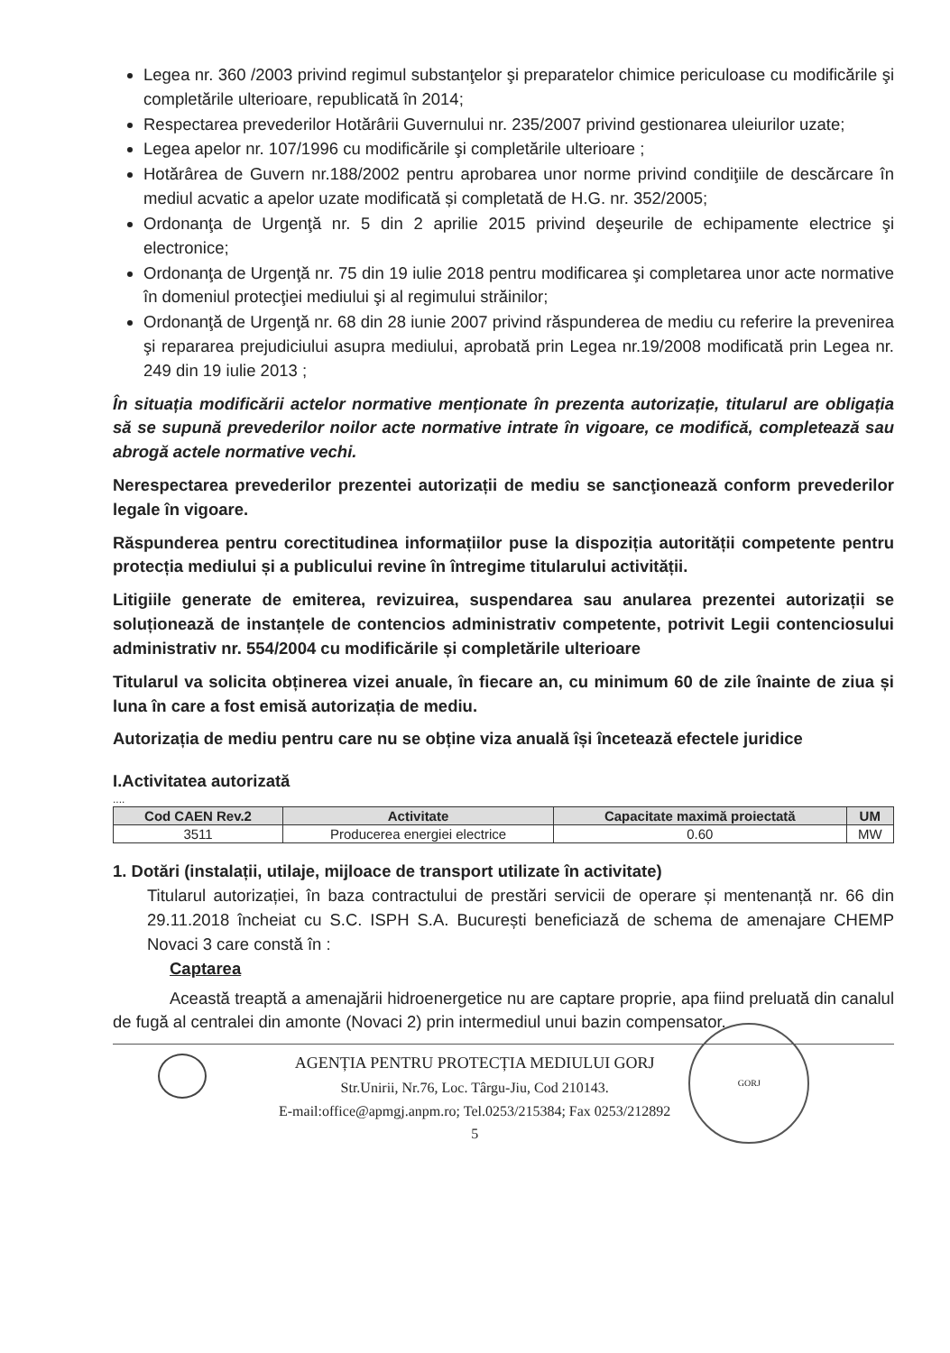Legea nr. 360 /2003 privind regimul substanţelor şi preparatelor chimice periculoase cu modificările şi completările ulterioare, republicată în 2014;
Respectarea prevederilor Hotărârii Guvernului nr. 235/2007 privind gestionarea uleiurilor uzate;
Legea apelor nr. 107/1996 cu modificările şi completările ulterioare ;
Hotărârea de Guvern nr.188/2002 pentru aprobarea unor norme privind condiţiile de descărcare în mediul acvatic a apelor uzate modificată și completată de H.G. nr. 352/2005;
Ordonanţa de Urgenţă nr. 5 din 2 aprilie 2015 privind deşeurile de echipamente electrice şi electronice;
Ordonanţa de Urgenţă nr. 75 din 19 iulie 2018 pentru modificarea şi completarea unor acte normative în domeniul protecţiei mediului şi al regimului străinilor;
Ordonanţă de Urgenţă nr. 68 din 28 iunie 2007 privind răspunderea de mediu cu referire la prevenirea şi repararea prejudiciului asupra mediului, aprobată prin Legea nr.19/2008 modificată prin Legea nr. 249 din 19 iulie 2013 ;
În situația modificării actelor normative menționate în prezenta autorizație, titularul are obligația să se supună prevederilor noilor acte normative intrate în vigoare, ce modifică, completează sau abrogă actele normative vechi.
Nerespectarea prevederilor prezentei autorizații de mediu se sancţionează conform prevederilor legale în vigoare.
Răspunderea pentru corectitudinea informațiilor puse la dispoziția autorității competente pentru protecția mediului și a publicului revine în întregime titularului activității.
Litigiile generate de emiterea, revizuirea, suspendarea sau anularea prezentei autorizații se soluționează de instanțele de contencios administrativ competente, potrivit Legii contenciosului administrativ nr. 554/2004 cu modificările și completările ulterioare
Titularul va solicita obținerea vizei anuale, în fiecare an, cu minimum 60 de zile înainte de ziua și luna în care a fost emisă autorizația de mediu.
Autorizația de mediu pentru care nu se obține viza anuală își încetează efectele juridice
I.Activitatea autorizată
....
| Cod CAEN Rev.2 | Activitate | Capacitate maximă proiectată | UM |
| --- | --- | --- | --- |
| 3511 | Producerea energiei electrice | 0.60 | MW |
1. Dotări (instalații, utilaje, mijloace de transport utilizate în activitate)
Titularul autorizației, în baza contractului de prestări servicii de operare și mentenanță nr. 66 din 29.11.2018 încheiat cu S.C. ISPH S.A. București beneficiază de schema de amenajare CHEMP Novaci 3 care constă în :
Captarea
Această treaptă a amenajării hidroenergetice nu are captare proprie, apa fiind preluată din canalul de fugă al centralei din amonte (Novaci 2) prin intermediul unui bazin compensator.
AGENȚIA PENTRU PROTECȚIA MEDIULUI GORJ
Str.Unirii, Nr.76, Loc. Târgu-Jiu, Cod 210143.
E-mail:office@apmgj.anpm.ro; Tel.0253/215384; Fax 0253/212892
5
GORJ